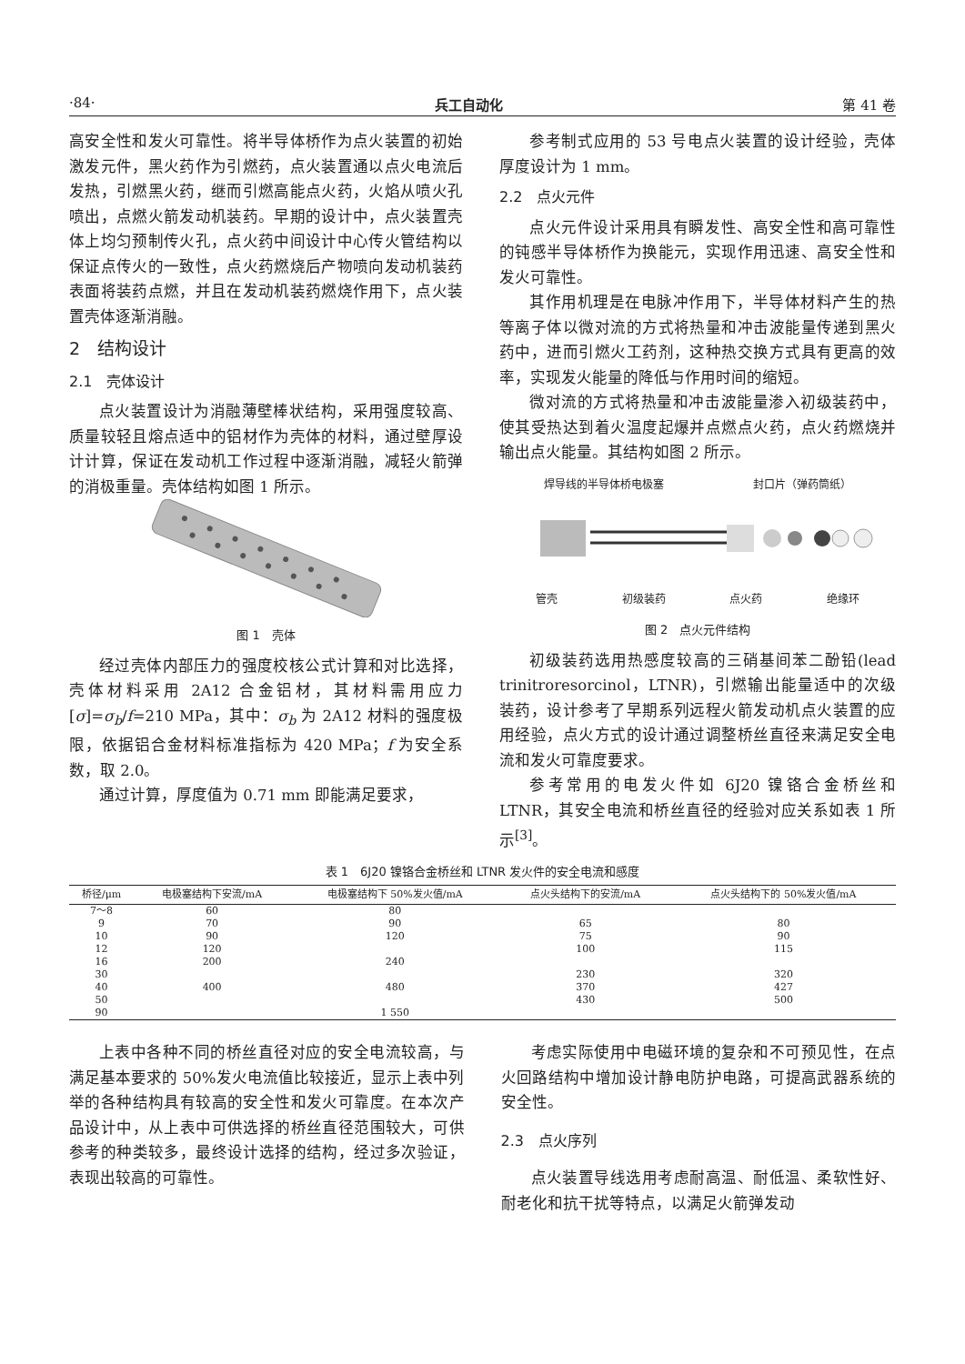·84· 兵工自动化 第 41 卷
高安全性和发火可靠性。将半导体桥作为点火装置的初始激发元件，黑火药作为引燃药，点火装置通以点火电流后发热，引燃黑火药，继而引燃高能点火药，火焰从喷火孔喷出，点燃火箭发动机装药。早期的设计中，点火装置壳体上均匀预制传火孔，点火药中间设计中心传火管结构以保证点传火的一致性，点火药燃烧后产物喷向发动机装药表面将装药点燃，并且在发动机装药燃烧作用下，点火装置壳体逐渐消融。
2　结构设计
2.1　壳体设计
点火装置设计为消融薄壁棒状结构，采用强度较高、质量较轻且熔点适中的铝材作为壳体的材料，通过壁厚设计计算，保证在发动机工作过程中逐渐消融，减轻火箭弹的消极重量。壳体结构如图 1 所示。
图 1　壳体
经过壳体内部压力的强度校核公式计算和对比选择，壳体材料采用 2A12 合金铝材，其材料需用应力[σ]=σ<sub>b</sub>/f=210 MPa，其中：σ<sub>b</sub> 为 2A12 材料的强度极限，依据铝合金材料标准指标为 420 MPa；f 为安全系数，取 2.0。
通过计算，厚度值为 0.71 mm 即能满足要求，
参考制式应用的 53 号电点火装置的设计经验，壳体厚度设计为 1 mm。
2.2　点火元件
点火元件设计采用具有瞬发性、高安全性和高可靠性的钝感半导体桥作为换能元，实现作用迅速、高安全性和发火可靠性。
其作用机理是在电脉冲作用下，半导体材料产生的热等离子体以微对流的方式将热量和冲击波能量传递到黑火药中，进而引燃火工药剂，这种热交换方式具有更高的效率，实现发火能量的降低与作用时间的缩短。
微对流的方式将热量和冲击波能量渗入初级装药中，使其受热达到着火温度起爆并点燃点火药，点火药燃烧并输出点火能量。其结构如图 2 所示。
焊导线的半导体桥电极塞 封口片（弹药筒纸）
管壳 初级装药 点火药 绝缘环
图 2　点火元件结构
初级装药选用热感度较高的三硝基间苯二酚铅(lead trinitroresorcinol，LTNR)，引燃输出能量适中的次级装药，设计参考了早期系列远程火箭发动机点火装置的应用经验，点火方式的设计通过调整桥丝直径来满足安全电流和发火可靠度要求。
参考常用的电发火件如 6J20 镍铬合金桥丝和 LTNR，其安全电流和桥丝直径的经验对应关系如表 1 所示<sup>[3]</sup>。
表 1　6J20 镍铬合金桥丝和 LTNR 发火件的安全电流和感度
| 桥径/μm | 电极塞结构下安流/mA | 电极塞结构下 50%发火值/mA | 点火头结构下的安流/mA | 点火头结构下的 50%发火值/mA |
| --- | --- | --- | --- | --- |
| 7～8 | 60 | 80 | | |
| 9 | 70 | 90 | 65 | 80 |
| 10 | 90 | 120 | 75 | 90 |
| 12 | 120 | | 100 | 115 |
| 16 | 200 | 240 | | |
| 30 | | | 230 | 320 |
| 40 | 400 | 480 | 370 | 427 |
| 50 | | | 430 | 500 |
| 90 | | 1 550 | | |
上表中各种不同的桥丝直径对应的安全电流较高，与满足基本要求的 50%发火电流值比较接近，显示上表中列举的各种结构具有较高的安全性和发火可靠度。在本次产品设计中，从上表中可供选择的桥丝直径范围较大，可供参考的种类较多，最终设计选择的结构，经过多次验证，表现出较高的可靠性。
考虑实际使用中电磁环境的复杂和不可预见性，在点火回路结构中增加设计静电防护电路，可提高武器系统的安全性。
2.3　点火序列
点火装置导线选用考虑耐高温、耐低温、柔软性好、耐老化和抗干扰等特点，以满足火箭弹发动